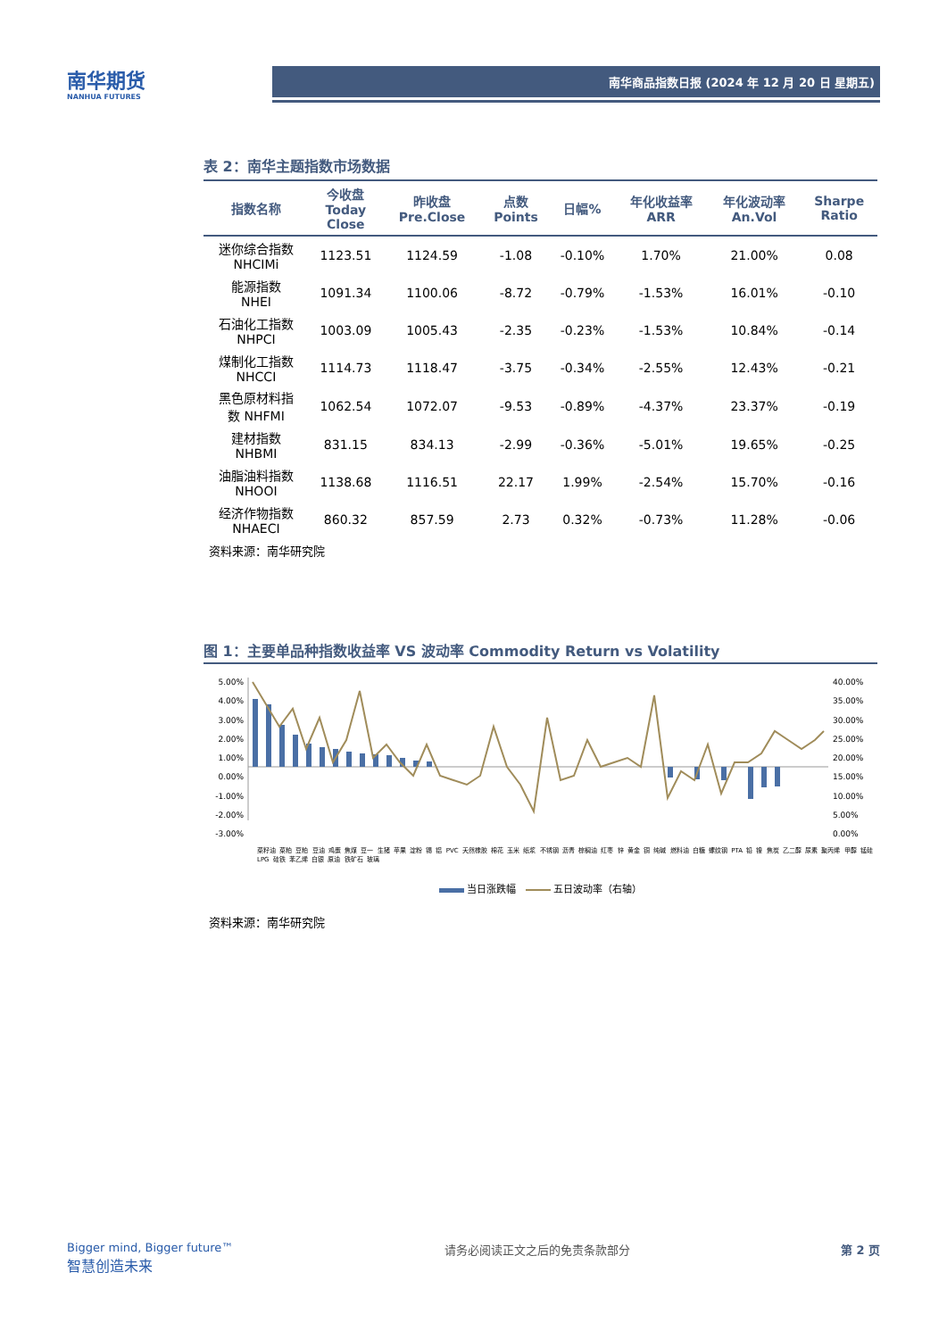南华期货
NANHUA FUTURES
南华商品指数日报 (2024 年 12 月 20 日 星期五)
表 2：南华主题指数市场数据
| 指数名称 | 今收盘 Today Close | 昨收盘 Pre.Close | 点数 Points | 日幅% | 年化收益率 ARR | 年化波动率 An.Vol | Sharpe Ratio |
| --- | --- | --- | --- | --- | --- | --- | --- |
| 迷你综合指数 NHCIMi | 1123.51 | 1124.59 | -1.08 | -0.10% | 1.70% | 21.00% | 0.08 |
| 能源指数 NHEI | 1091.34 | 1100.06 | -8.72 | -0.79% | -1.53% | 16.01% | -0.10 |
| 石油化工指数 NHPCI | 1003.09 | 1005.43 | -2.35 | -0.23% | -1.53% | 10.84% | -0.14 |
| 煤制化工指数 NHCCI | 1114.73 | 1118.47 | -3.75 | -0.34% | -2.55% | 12.43% | -0.21 |
| 黑色原材料指 数 NHFMI | 1062.54 | 1072.07 | -9.53 | -0.89% | -4.37% | 23.37% | -0.19 |
| 建材指数 NHBMI | 831.15 | 834.13 | -2.99 | -0.36% | -5.01% | 19.65% | -0.25 |
| 油脂油料指数 NHOOI | 1138.68 | 1116.51 | 22.17 | 1.99% | -2.54% | 15.70% | -0.16 |
| 经济作物指数 NHAECI | 860.32 | 857.59 | 2.73 | 0.32% | -0.73% | 11.28% | -0.06 |
资料来源：南华研究院
图 1：主要单品种指数收益率 VS 波动率 Commodity Return vs Volatility
5.00%
4.00%
3.00%
2.00%
1.00%
0.00%
-1.00%
-2.00%
-3.00%
40.00%
35.00%
30.00%
25.00%
20.00%
15.00%
10.00%
5.00%
0.00%
菜籽油 菜粕 豆粕 豆油 鸡蛋 焦煤 豆一 生猪 苹果 淀粉 锡 铝 PVC 天然橡胶 棉花 玉米 纸浆 不锈钢 沥青 棕榈油 红枣 锌 黄金 铜 纯碱 燃料油 白糖 螺纹钢 PTA 铅 镍 焦炭 乙二醇 尿素 聚丙烯 甲醇 锰硅 LPG 硅铁 苯乙烯 白银 原油 铁矿石 玻璃
当日涨跌幅 五日波动率（右轴）
资料来源：南华研究院
Bigger mind, Bigger future™
智慧创造未来
请务必阅读正文之后的免责条款部分 第 2 页